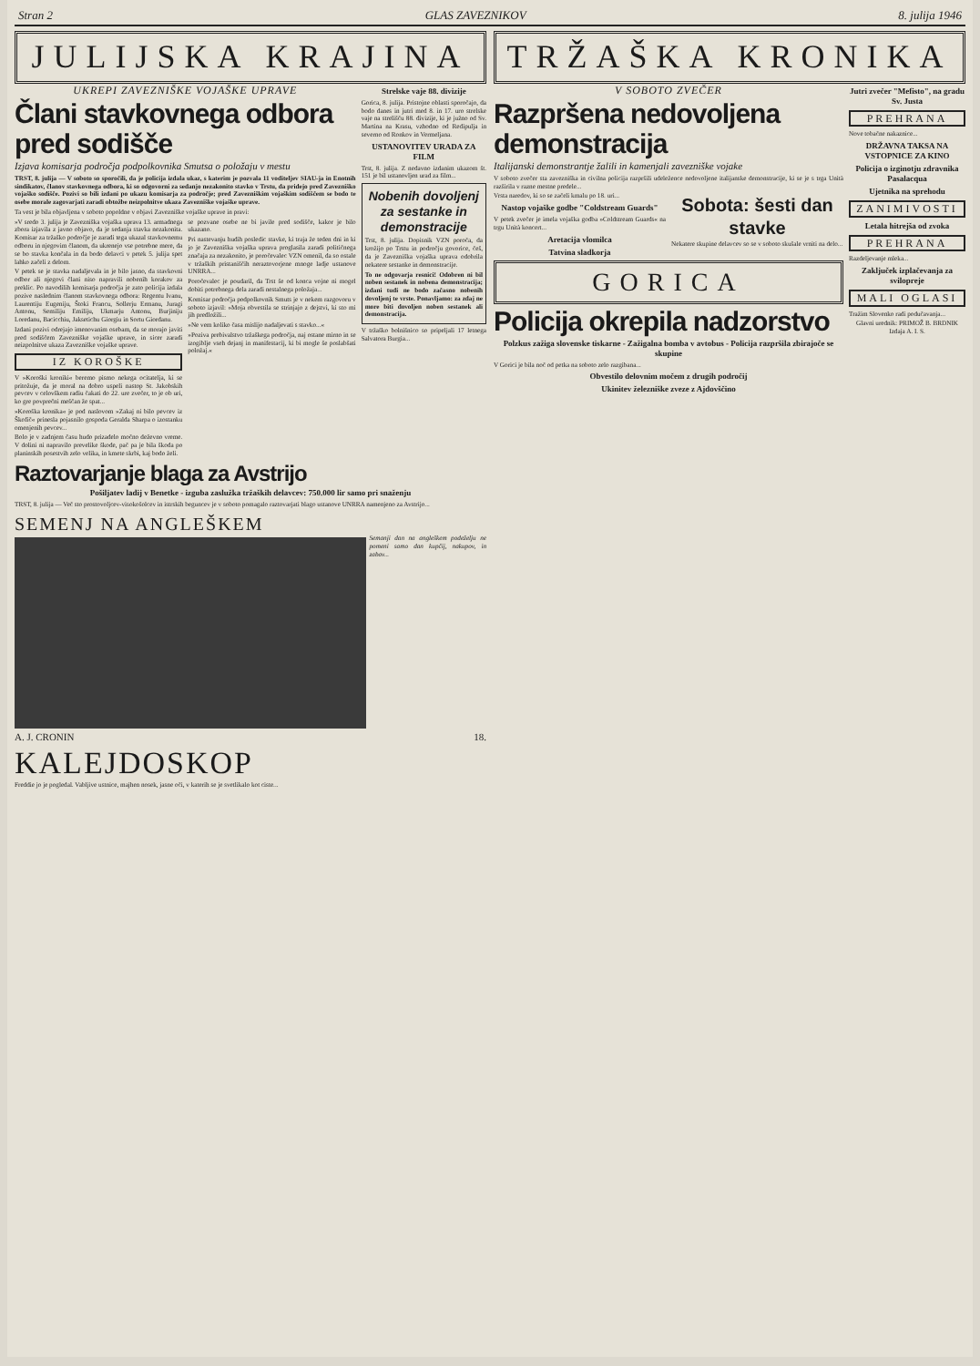Stran 2 GLAS ZAVEZNIKOV 8. julija 1946
JULIJSKA KRAJINA
UKREPI ZAVEZNIŠKE VOJAŠKE UPRAVE
Člani stavkovnega odbora pred sodišče
Izjava komisarja področja podpolkovnika Smutsa o položaju v mestu
TRST, 8. julija — V soboto so sporočili, da je policija izdala ukaz, s katerim je pozvala 11 voditeljev SIAU-ja in Enotnih sindikatov, članov stavkovnega odbora, ki so odgovorni za sedanjo nezakonito stavko v Trstu, da pridejo pred Zavezniško vojaško sodišče. Pozivi so bili izdani po ukazu komisarja za področje; pred Zavezniškim vojaškim sodiščem se bodo te osebe morale zagovarjati zaradi obtožbe neizpolnitve ukaza Zavezniške vojaške uprave.
Ta vest je bila objavljena v soboto popoldne v objavi Zavezniške vojaške uprave in pravi:
»V sredo 3. julija je Zavezniška vojaška uprava 13. armadnega zbora izjavila z javno objavo, da je sedanja stavka nezakonita. Komisar za tržaško področje je zaradi tega ukazal stavkovnemu odboru in njegovim članom, da ukrenejo vse potrebne mere, da se bo stavka končala in da bodo delavci v petek 5. julija spet lahko začeli z delom.
V petek se je stavka nadaljevala in je bilo jasno, da stavkovni odbor ali njegovi člani niso napravili nobenih korakov za preklic. Po navodilih komisarja področja je zato policija izdala pozive naslednim članom stavkovnega odbora: Regentu Ivanu, Laurentiju Eugeniju, Štoki Francu, Sollerju Ermanu, Juragi Antonu, Semiliju Emiliju, Ukmarju Antonu, Burjiniju Loredanu, Bacicchiu, Jaksetichu Giorgiu in Sortu Giordanu.
Izdani pozivi odrejajo imenovanim osebam, da se morajo javiti pred sodiščem Zavezniške vojaške uprave, in sicer zaradi neizpolnitve ukaza Zavezniške vojaške uprave.
IZ KOROŠKE
V »Koroški kroniki« beremo pismo nekega ocitatelja, ki se pritožuje, da je moral na dobro uspeli nastop St. Jakobskih pevcev v celovškem radiu čakati do 22. ure zvečer, to je ob uri, ko gre povprečni meščan že spat...
»Koroška kronika« je pod naslovom »Zakaj ni bilo pevcev iz Škofič« prinesla pojasnilo gospoda Geralda Sharpa o izostanku omenjenih pevcev...
Bolo je v zadnjem času hudo prizadelo močno deževno vreme. V dolini ni napravilo prevelike škode, pač pa je bila škoda po planinskih posestvih zelo velika, in kmete skrbi, kaj bodo želi.
se pozvane osebe ne bi javile pred sodišče, kakor je bilo ukazano.
Pri nastevanju hudih posledic stavke, ki traja že teden dni in ki jo je Zavezniška vojaška uprava proglasila zaradi političnega značaja za nezakonito, je poročevalec VZN omenil, da so ostale v tržaških pristaniščih neraztovorjene mnoge ladje ustanove UNRRA...
Poročevalec je poudaril, da Trst še od konca vojne ni mogel dobiti potrebnega dela zaradi nestalnega položaja...
Komisar področja podpolkovnik Smuts je v nekem razgovoru v soboto izjavil: »Moja obvestila se strinjajo z dejstvi, ki sto mi jih predložili...
»Ne vem koliko časa mislijo nadaljevati s stavko...«
»Poziva prebivalstvo tržaškega področja, naj ostane mirno in se izogiblje vseh dejanj in manifestacij, ki bi mogle še poslabšati položaj.«
Strelske vaje 88. divizije
Gorica, 8. julija. Pristojne oblasti sporočajo, da bodo danes in jutri med 8. in 17. uro strelske vaje na strelišču 88. divizije, ki je južno od Sv. Martina na Krasu, vzhodno od Redipulja in severno od Ronkov in Vermeljana.
USTANOVITEV URADA ZA FILM
Trst, 8. julija. Z nedavno izdanim ukazom št. 151 je bil ustanovljen urad za film...
Nobenih dovoljenj za sestanke in demonstracije
Trst, 8. julija. Dopisnik VZN poroča, da krožijo po Trstu in področju govorice, češ, da je Zavezniška vojaška uprava odobrila nekatere sestanke in demonstracije.
To ne odgovarja resnici! Odobren ni bil noben sestanek in nobena demonstracija; izdani tudi ne bodo začasno nobenih dovoljenj te vrste. Ponavljamo: za zdaj ne more biti dovoljen noben sestanek ali demonstracija.
V tržaško bolnišnico so pripeljali 17 letnega Salvatora Burgia...
Raztovarjanje blaga za Avstrijo
Pošiljatev ladij v Benetke - izguba zaslužka tržaških delavcev: 750.000 lir samo pri snaženju
TRST, 8. julija — Več sto prostovoljcev-visokošolcev in istrskih beguncev je v soboto pomagalo raztovarjati blago ustanove UNRRA namenjeno za Avstrijo...
SEMENJ NA ANGLEŠKEM
Semanji dan na angleškem podeželju ne pomeni samo dan kupčij, nakupov, in zabav...
A. J. CRONIN 18.
KALEJDOSKOP
Freddie jo je pogledal. Vabljive ustnice, majhen nosek, jasne oči, v katerih se je svetlikalo kot ciste...
TRŽAŠKA KRONIKA
V SOBOTO ZVEČER
Razpršena nedovoljena demonstracija
Italijanski demonstrantje žalili in kamenjali zavezniške vojake
V soboto zvečer sta zavezniška in civilna policija razpršili udeležence nedovoljene italijanske demonstracije, ki se je s trga Unità razširila v razne mestne predele...
Vrsta naredov, ki so se začeli kmalu po 18. uri...
Nastop vojaške godbe "Coldstream Guards"
V petek zvečer je imela vojaška godba »Coldstream Guards« na trgu Unità koncert...
Aretacija vlomilca
Tatvina sladkorja
Sobota: šesti dan stavke
Nekatere skupine delavcev so se v soboto skušale vrniti na delo...
GORICA
Policija okrepila nadzorstvo
Polzkus zažiga slovenske tiskarne - Zažigalna bomba v avtobus - Policija razpršila zbirajoče se skupine
V Gorici je bila noč od petka na soboto zelo razgibana...
Obvestilo delovnim močem z drugih področij
Ukinitev železniške zveze z Ajdovščino
Jutri zvečer "Mefisto", na gradu Sv. Justa
PREHRANA
Nove tobačne nakaznice...
DRŽAVNA TAKSA NA VSTOPNICE ZA KINO
Policija o izginotju zdravnika Pasalacqua
Ujetnika na sprehodu
ZANIMIVOSTI
Letala hitrejša od zvoka
PREHRANA
Razdeljevanje mleka...
Zaključek izplačevanja za svilopreje
MALI OGLASI
Tražim Slovenko radi podučavanja...
Glavni urednik: PRIMOŽ B. BRDNIK
Izdaja A. I. S.